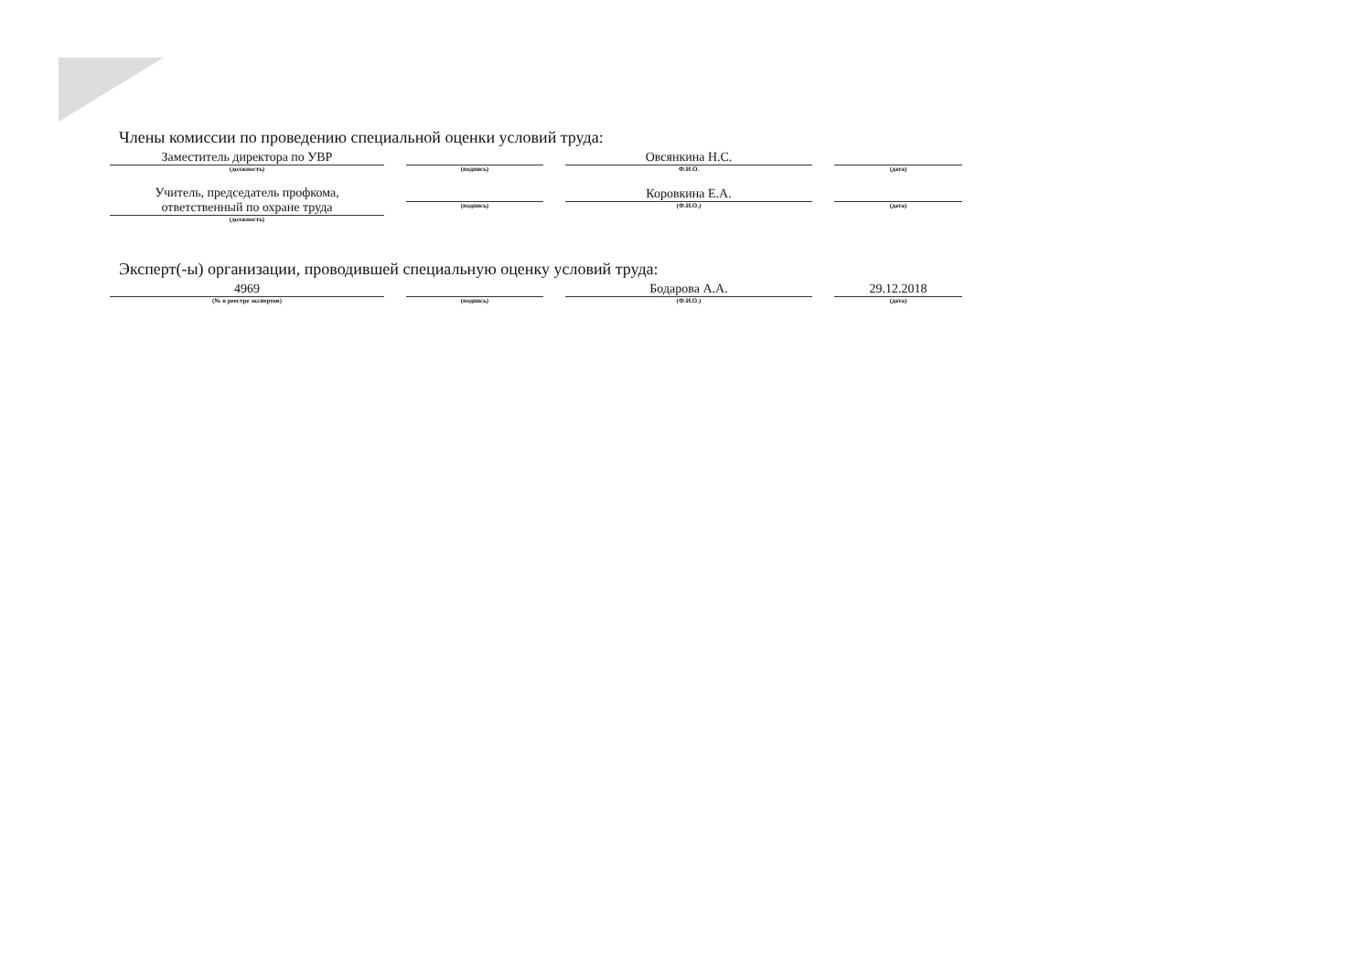Члены комиссии по проведению специальной оценки условий труда:
Заместитель директора по УВР
(должность)
(подпись)
Овсянкина Н.С.
Ф.И.О.
(дата)
Учитель, председатель профкома,
ответственный по охране труда
(должность)
(подпись)
Коровкина Е.А.
(Ф.И.О.)
(дата)
Эксперт(-ы) организации, проводившей специальную оценку условий труда:
4969
(№ в реестре экспертов)
(подпись)
Бодарова А.А.
(Ф.И.О.)
29.12.2018
(дата)